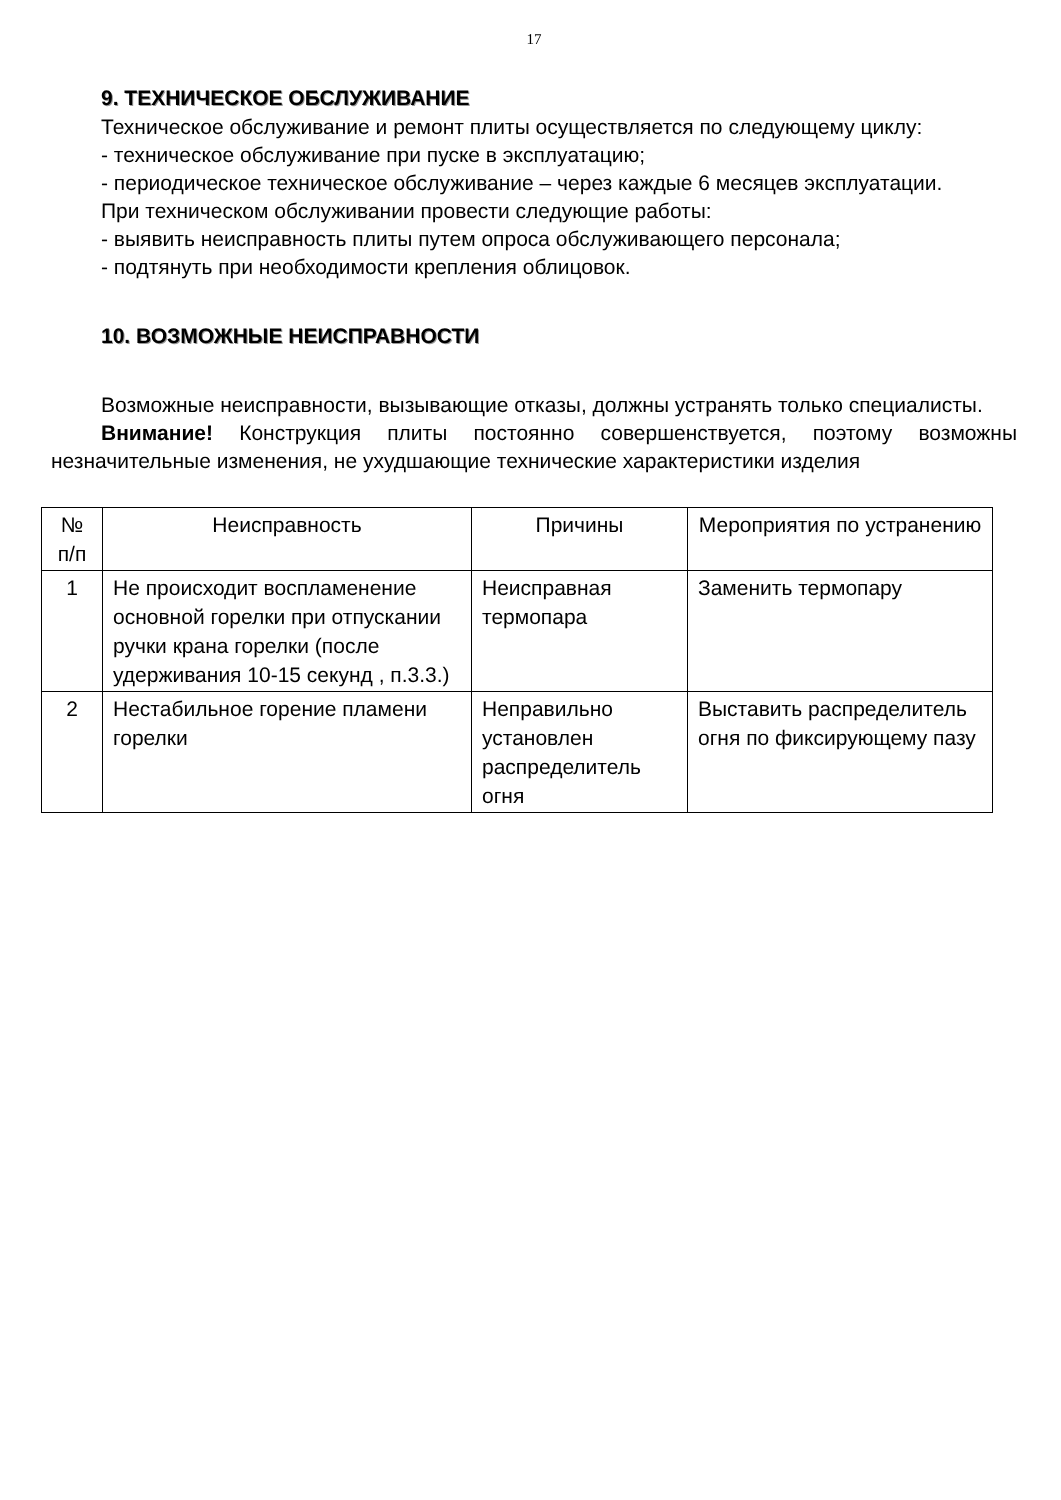17
9. ТЕХНИЧЕСКОЕ ОБСЛУЖИВАНИЕ
Техническое обслуживание и ремонт плиты осуществляется по следующему циклу:
- техническое обслуживание при пуске в эксплуатацию;
- периодическое техническое обслуживание – через каждые 6 месяцев эксплуатации.
При техническом обслуживании провести следующие работы:
- выявить неисправность плиты путем опроса обслуживающего персонала;
- подтянуть при необходимости крепления облицовок.
10. ВОЗМОЖНЫЕ НЕИСПРАВНОСТИ
Возможные неисправности, вызывающие отказы, должны устранять только специалисты.
Внимание! Конструкция плиты постоянно совершенствуется, поэтому возможны незначительные изменения, не ухудшающие технические характеристики изделия
| № п/п | Неисправность | Причины | Мероприятия по устранению |
| --- | --- | --- | --- |
| 1 | Не происходит воспламенение основной горелки при отпускании ручки крана горелки (после удерживания 10-15 секунд , п.3.3.) | Неисправная термопара | Заменить термопару |
| 2 | Нестабильное горение пламени горелки | Неправильно установлен распределитель огня | Выставить распределитель огня по фиксирующему пазу |